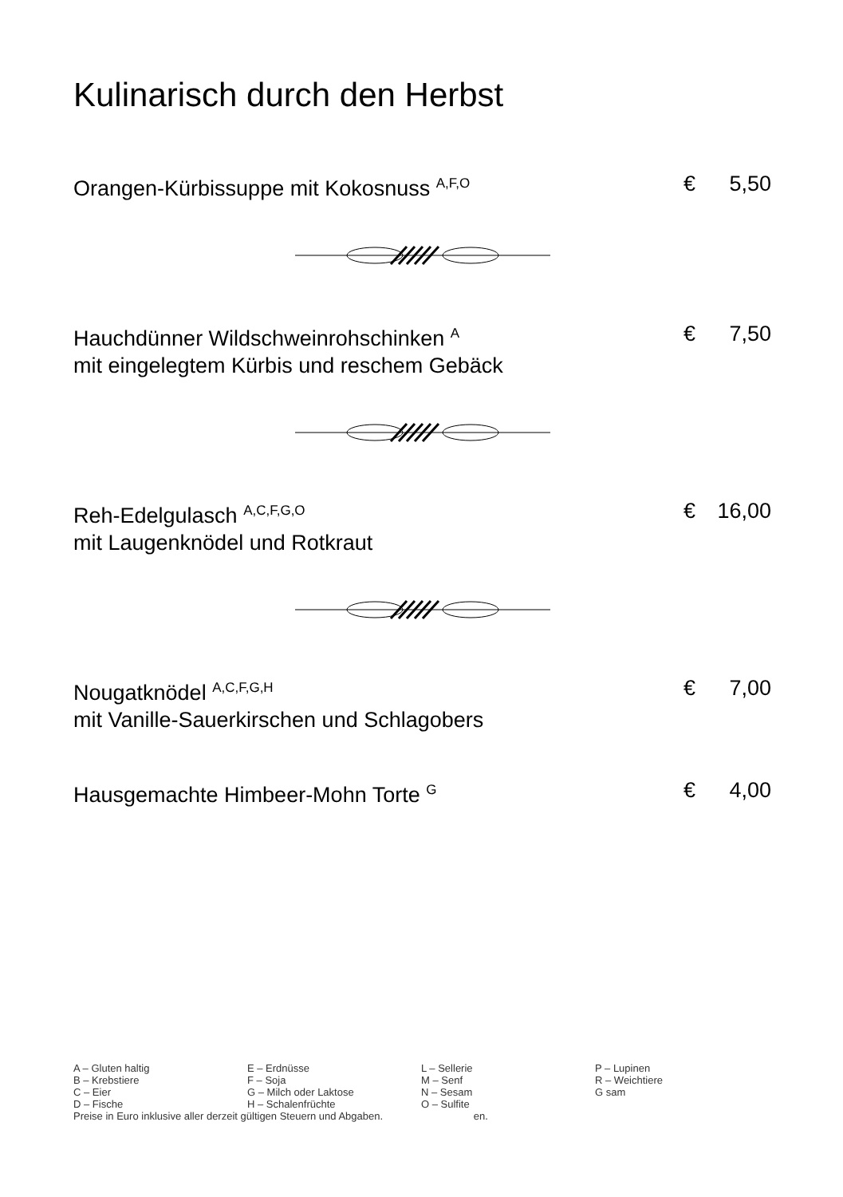Kulinarisch durch den Herbst
Orangen-Kürbissuppe mit Kokosnuss <sup>A,F,O</sup>
€ 5,50
Hauchdünner Wildschweinrohschinken <sup>A</sup>
mit eingelegtem Kürbis und reschem Gebäck
€ 7,50
Reh-Edelgulasch <sup>A,C,F,G,O</sup>
mit Laugenknödel und Rotkraut
€ 16,00
Nougatknödel <sup>A,C,F,G,H</sup>
mit Vanille-Sauerkirschen und Schlagobers
€ 7,00
Hausgemachte Himbeer-Mohn Torte <sup>G</sup>
€ 4,00
A – Gluten haltig E – Erdnüsse L – Sellerie P – Lupinen
B – Krebstiere F – Soja M – Senf R – Weichtiere
C – Eier G – Milch oder Laktose N – Sesam G sam
D – Fische H – Schalenfrüchte O – Sulfite
Preise in Euro inklusive aller derzeit gültigen Steuern und Abgaben. en.